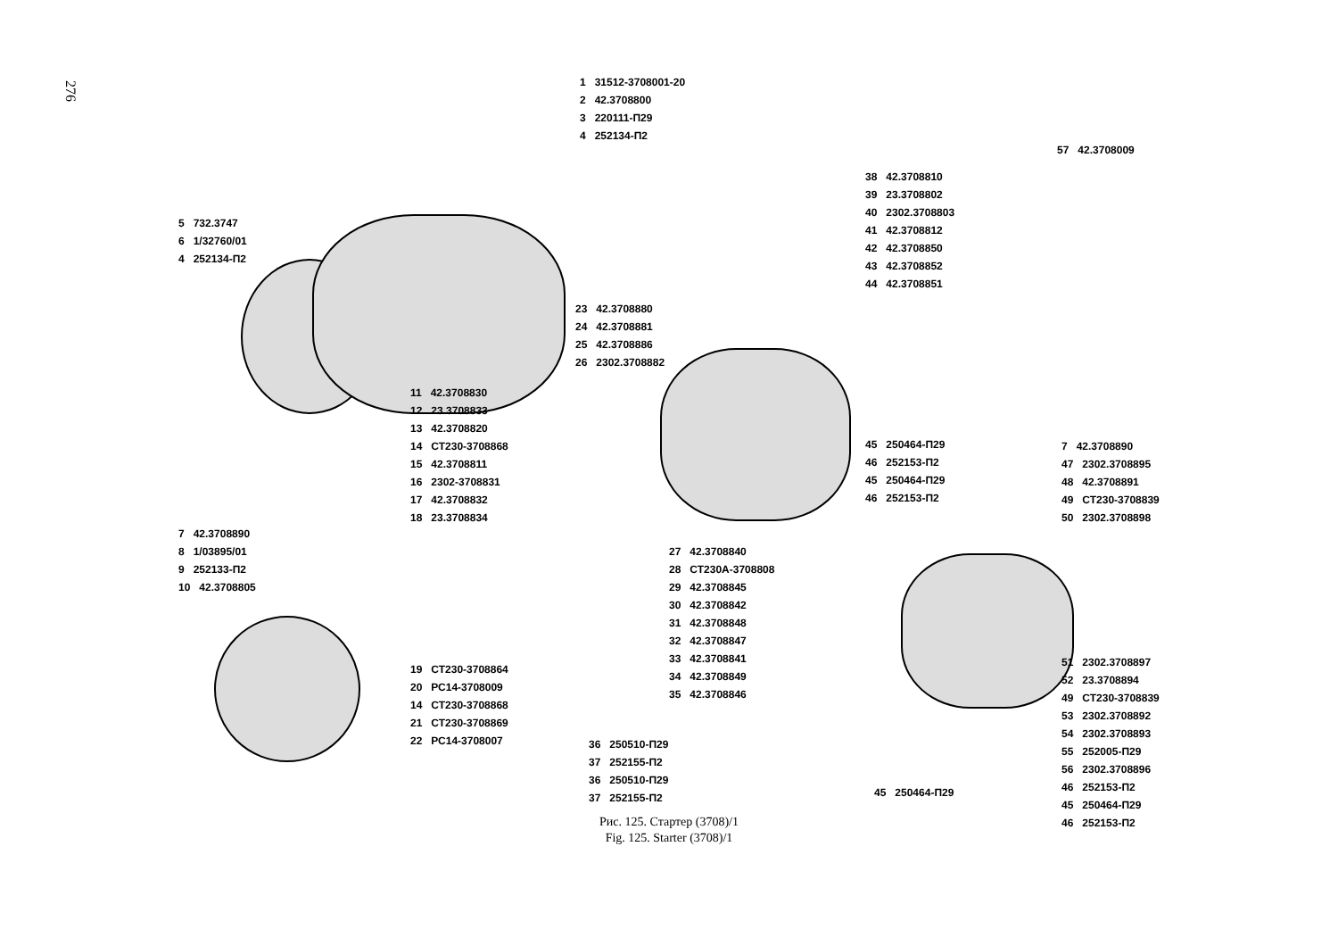276
1 31512-3708001-20
2 42.3708800
3 220111-П29
4 252134-П2
5 732.3747
6 1/32760/01
4 252134-П2
57 42.3708009
38 42.3708810
39 23.3708802
40 2302.3708803
41 42.3708812
42 42.3708850
43 42.3708852
44 42.3708851
23 42.3708880
24 42.3708881
25 42.3708886
26 2302.3708882
11 42.3708830
12 23.3708833
13 42.3708820
14 СТ230-3708868
15 42.3708811
16 2302-3708831
17 42.3708832
18 23.3708834
45 250464-П29
46 252153-П2
45 250464-П29
46 252153-П2
7 42.3708890
47 2302.3708895
48 42.3708891
49 СТ230-3708839
50 2302.3708898
7 42.3708890
8 1/03895/01
9 252133-П2
10 42.3708805
27 42.3708840
28 СТ230А-3708808
29 42.3708845
30 42.3708842
31 42.3708848
32 42.3708847
33 42.3708841
34 42.3708849
35 42.3708846
19 СТ230-3708864
20 РС14-3708009
14 СТ230-3708868
21 СТ230-3708869
22 РС14-3708007
51 2302.3708897
52 23.3708894
49 СТ230-3708839
53 2302.3708892
54 2302.3708893
55 252005-П29
56 2302.3708896
46 252153-П2
45 250464-П29
46 252153-П2
36 250510-П29
37 252155-П2
36 250510-П29
37 252155-П2
45 250464-П29
Рис. 125. Стартер (3708)/1
Fig. 125. Starter (3708)/1